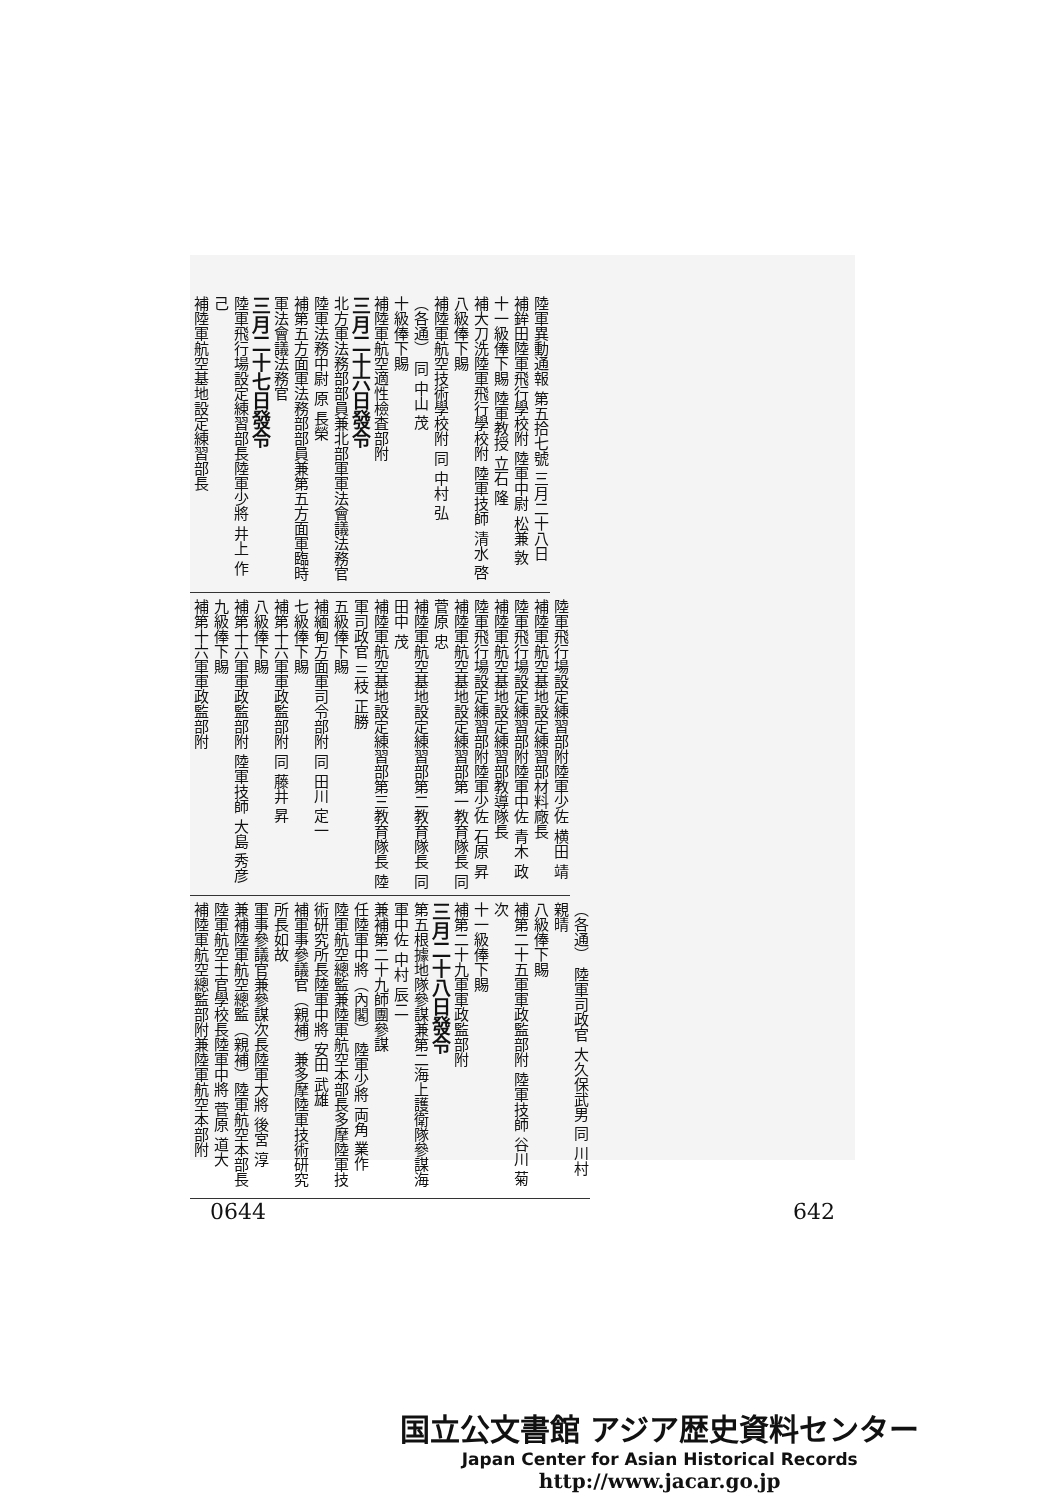陸軍異動通報 第五拾七號 三月二十八日
補鉾田陸軍飛行學校附 陸軍中尉 松兼 敦
十一級俸下賜 陸軍教授 立石 隆
補大刀洗陸軍飛行學校附 陸軍技師 清水 啓
八級俸下賜
補陸軍航空技術學校附 同 中村 弘
（各通） 同 中山 茂
十級俸下賜
補陸軍航空適性檢査部附
三月二十六日發令
北方軍法務部部員兼北部軍軍法會議法務官陸軍法務中尉 原 長榮
補第五方面軍法務部部員兼第五方面軍臨時軍法會議法務官
三月二十七日發令
陸軍飛行場設定練習部長陸軍少將 井上 作己
補陸軍航空基地設定練習部長
陸軍飛行場設定練習部附陸軍少佐 横田 靖
補陸軍航空基地設定練習部材料廠長
陸軍飛行場設定練習部附陸軍中佐 青木 政
補陸軍航空基地設定練習部教導隊長
陸軍飛行場設定練習部附陸軍少佐 石原 昇
補陸軍航空基地設定練習部第一教育隊長 同 菅原 忠
補陸軍航空基地設定練習部第二教育隊長 同 田中 茂
補陸軍航空基地設定練習部第三教育隊長 陸軍司政官 三枝 正勝
五級俸下賜
補緬甸方面軍司令部附 同 田川 定一
七級俸下賜
補第十六軍軍政監部附 同 藤井 昇
八級俸下賜
補第十六軍軍政監部附 陸軍技師 大島 秀彦
九級俸下賜
補第十六軍軍政監部附
（各通） 陸軍司政官 大久保武男 同 川村 親晴
八級俸下賜
補第二十五軍軍政監部附 陸軍技師 谷川 菊次
十一級俸下賜
補第二十九軍軍政監部附
三月二十八日發令
第五根據地隊參謀兼第二海上護衛隊參謀海軍中佐 中村 辰二
兼補第二十九師團參謀
任陸軍中將（內閣） 陸軍少將 両角 業作
陸軍航空總監兼陸軍航空本部長多摩陸軍技術研究所長陸軍中將 安田 武雄
補軍事參議官（親補）兼多摩陸軍技術研究所長如故
軍事參議官兼參謀次長陸軍大將 後宮 淳
兼補陸軍航空總監（親補）陸軍航空本部長
陸軍航空士官學校長陸軍中將 菅原 道大
補陸軍航空總監部附兼陸軍航空本部附
0644 642
国立公文書館 アジア歴史資料センター
Japan Center for Asian Historical Records
http://www.jacar.go.jp